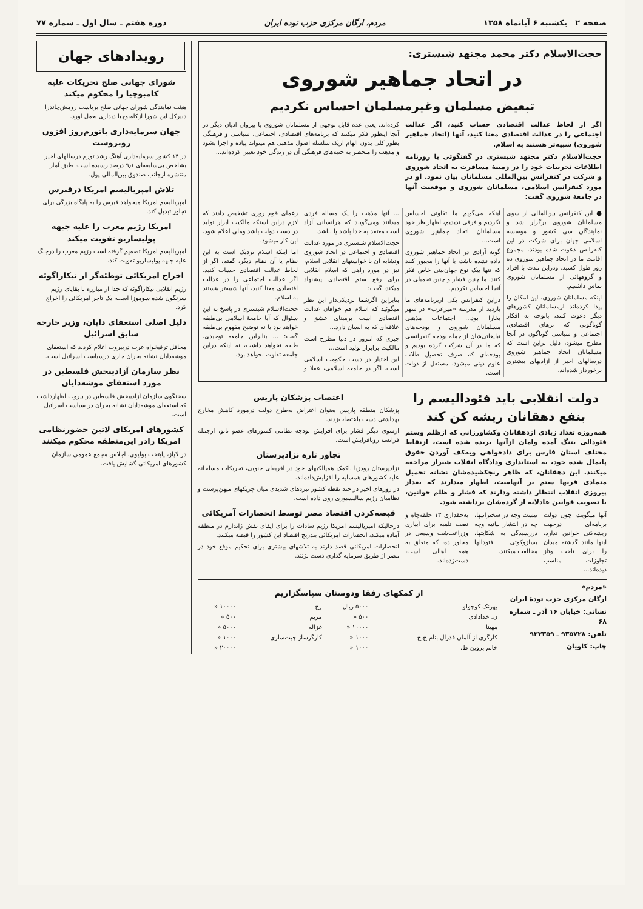صفحه ۲ یکشنبه ۶ آبانماه ۱۳۵۸ مردم، ارگان مرکزی حزب توده ایران دوره هفتم ـ سال اول ـ شماره ۷۷
حجت‌الاسلام دکتر محمد مجتهد شبستری:
در اتحاد جماهیر شوروی
تبعیض مسلمان وغیرمسلمان احساس نکردیم
اگر از لحاظ عدالت اقتصادی حساب کنید، اگر عدالت اجتماعی را در عدالت اقتصادی معنا کنید، آنها (اتحاد جماهیر شوروی) شبیه‌تر هستند به اسلام.
حجت‌الاسلام دکتر مجتهد شبستری در گفتگوئی با روزنامه اطلاعات تجربیات خود را در زمینهٔ مسافرت به اتحاد شوروی و شرکت در کنفرانس بین‌المللی مسلمانان بیان نمود. او در مورد کنفرانس اسلامی، مسلمانان شوروی و موقعیت آنها در جامعهٔ شوروی گفت:
کرده‌اند. یعنی عده قابل توجهی از مسلمانان شوروی یا پیروان ادیان دیگر در آنجا اینطور فکر میکنند که برنامه‌های اقتصادی، اجتماعی، سیاسی و فرهنگی بطور کلی بدون الهام ازیک سلسله اصول مذهبی هم میتواند پیاده و اجرا بشود و مذهب را منحصر به جنبه‌های فرهنگی آن در زندگی خود تعیین کرده‌اند...
● این کنفرانس بین‌المللی از سوی مسلمانان شوروی برگزار شد و نمایندگان سی کشور و موسسه اسلامی جهان برای شرکت در این کنفرانس دعوت شده بودند. مجموع اقامت ما در اتحاد جماهیر شوروی ده روز طول کشید. ودراین مدت با افراد و گروههائی از مسلمانان شوروی تماس داشتیم.
اینکه مسلمانان شوروی، این امکان را پیدا کرده‌اند ازمسلمانان کشورهای دیگر دعوت کنند، باتوجه به افکار گوناگونی که تزهای اقتصادی، اجتماعی و سیاسی گوناگون در آنجا مطرح میشود، دلیل براین است که مسلمانان اتحاد جماهیر شوروی درسالهای اخیر از آزادیهای بیشتری برخوردار شده‌اند.
اینکه می‌گویم ما تفاوتی احساس نکردیم و فرقی ندیدیم، اظهارنظر خود مسلمانان اتحاد جماهیر شوروی است...
گونه آزادی در اتحاد جماهیر شوروی داده نشده باشد، یا آنها را مجبور کنند که تنها بیک نوع جهان‌بینی خاص فکر کنند. ما چنین فشار و چنین تحمیلی در آنجا احساس نکردیم.
دراین کنفرانس یکی ازبرنامه‌های ما بازدید از مدرسه «میرعرب» در شهر بخارا بود... اجتماعات مذهبی مسلمانان شوروی و بودجه‌های تبلیغاتی‌شان از جمله بودجه کنفرانسی که ما در آن شرکت کرده بودیم و بودجه‌ای که صرف تحصیل طلاب علوم دینی میشود، مستقل از دولت است.
... آنها مذهب را یک مساله فردی میدانند ومی‌گویند که هرانسانی آزاد است معتقد به خدا باشد یا نباشد.
حجت‌الاسلام شبستری در مورد عدالت اقتصادی و اجتماعی در اتحاد شوروی وتشابه آن با خواستهای انقلابی اسلام، نیز در مورد راهی که اسلام انقلابی برای رفع ستم اقتصادی پیشنهاد میکند، گفت:
بنابراین اگرشما نزدیکی‌داز این نظر میگوئید که اسلام هم خواهان عدالت اقتصادی است برمبنای عشق و علاقه‌ای که به انسان دارد...
چیزی که امروز در دنیا مطرح است مالکیت برابزار تولید است...
این اختیار در دست حکومت اسلامی است. اگر در جامعه اسلامی، عقلا و زعمای قوم روزی تشخیص دادند که لازم دراین استکه مالکیت ابزار تولید در دست دولت باشد وملی اعلام شود، این کار میشود.
اما اینکه اسلام نزدیک است به این نظام یا آن نظام دیگر، گفتم، اگر از لحاظ عدالت اقتصادی حساب کنید، اگر عدالت اجتماعی را در عدالت اقتصادی معنا کنید، آنها شبیه‌تر هستند به اسلام.
حجت‌الاسلام شبستری در پاسخ به این سئوال که آیا جامعهٔ اسلامی بی‌طبقه خواهد بود یا نه توضیح مفهوم بی‌طبقه گفت: ... بنابراین جامعه توحیدی، طبقه نخواهد داشت، نه اینکه دراین جامعه تفاوت نخواهد بود.
دولت انقلابی باید فئودالیسم را بنفع دهقانان ریشه کن کند
همه‌روزه تعداد زیادی ازدهقانان وکشاورزانی که ازظلم وستم فئودالی بتنگ آمده وامان ازآنها بریده شده است، ازنقاط مختلف استان فارس برای دادخواهی وبه‌کف آوردن حقوق پایمال شده خود، به استانداری ودادگاه انقلاب شیراز مراجعه میکنند. این دهقانان، که ظاهر رنجکشیده‌شان نشانه تحمیل متمادی قرنها ستم بر آنهاست، اظهار میدارند که بعداز پیروزی انقلاب انتظار داشته ودارند که فشار و ظلم خوانین، با تصویب قوانین عادلانه از گرده‌شان برداشته شود.
آنها میگویند، چون دولت برنامه‌ای درجهت ریشه‌کنی خوانین ندارد، اینها مانند گذشته میدان را برای تاخت وتاز تجاوزات مناسب دیده‌اند...
نیست وجه در سخنرانیها، چه در انتشار بیانیه وچه دررسیدگی به شکایتها، بسازوکوئی فئودالها مخالفت میکنند.
به‌حقداری ۱۳ حلقه‌چاه و نصب تلمبه برای آبیاری وزراعت‌شت وسیعی در مجاور ده، که متعلق به همه اهالی است، دست‌زده‌اند.
اعتصاب پزشکان پاریس
پزشکان منطقه پاریس بعنوان اعتراض به‌طرح دولت درمورد کاهش مخارج بهداشتی دست باعتصاب‌زدند.
ازسوی دیگر فشار برای افزایش بودجه نظامی کشورهای عضو ناتو، ازجمله فرانسه روبافزایش است.
تجاوز تازه نژادپرستان
نژادپرستان رودزیا باکمک همپالکیهای خود در افریقای جنوبی، تحریکات مسلحانه علیه کشورهای همسایه را افزایش‌داده‌اند.
در روزهای اخیر در چند نقطه کشور نبردهای شدیدی میان چریکهای میهن‌پرست و نظامیان رژیم سالیسبوری روی داده است.
قبضه‌کردن اقتصاد مصر توسط انحصارات آمریکائی
درحالیکه امپریالیسم امریکا رژیم سادات را برای ایفای نقش ژاندارم در منطقه آماده میکند، انحصارات امریکائی بتدریج اقتصاد این کشور را قبضه میکنند.
انحصارات امریکائی قصد دارند به تلاشهای بیشتری برای تحکیم موقع خود در مصر از طریق سرمایه گذاری دست بزنند.
«مردم»
ارگان مرکزی حزب تودهٔ ایران
نشانی: خیابان ۱۶ آذر ـ شماره ۶۸
تلفن: ۹۳۵۷۲۸ ـ ۹۳۳۳۵۹
چاپ: کاویان
از کمکهای رفقا ودوستان سپاسگزاریم
| بهرنک کوچولو | ۵۰۰۰ ریال | رخ | ۱۰۰۰۰ « |
| ن. خدادادی | ۵۰۰ « | مریم | ۵۰۰ « |
| مهینا | ۱۰۰۰۰ « | غزاله | ۵۰۰۰ « |
| کارگری از آلمان فدرال بنام ح.خ | ۱۰۰۰ « | کارگرساز چیت‌سازی | ۱۰۰۰ « |
| خانم پروین ط. | ۱۰۰۰ « | | ۲۰۰۰۰ « |
رویدادهای جهان
شورای جهانی صلح تحریکات علیه کامبوچیا را محکوم میکند
هیئت نمایندگی شورای جهانی صلح بریاست رومش‌چاندرا دبیرکل این شورا ازکامبوچیا دیداری بعمل آورد.
جهان سرمایه‌داری باتورم‌روز افزون روبروست
در ۱۴ کشور سرمایه‌داری آهنگ رشد تورم درسالهای اخیر بشاخص بی‌سابقه‌ای ۹٫۱ درصد رسیده است، طبق آمار منتشره ازجانب صندوق بین‌المللی پول.
تلاش امپریالیسم امریکا درقبرس
امپریالیسم امریکا میخواهد قبرس را به پایگاه بزرگی برای تجاوز تبدیل کند.
امریکا رژیم مغرب را علیه جبهه پولیساریو تقویت میکند
امپریالیسم امریکا تصمیم گرفته است رژیم مغرب را درجنگ علیه جبهه پولیساریو تقویت کند.
اخراج امریکائی توطئه‌گر از نیکاراگوئه
رژیم انقلابی نیکاراگوئه که جدا از مبارزه با بقایای رژیم سرنگون شده سوموزا است، یک تاجر امریکائی را اخراج کرد.
دلیل اصلی استعفای دایان، وزیر خارجه سابق اسرائیل
محافل ترقیخواه عرب دربیروت اعلام کردند که استعفای موشه‌دایان نشانه بحران جاری درسیاست اسرائیل است.
نظر سازمان آزادیبخش فلسطین در مورد استعفای موشه‌دایان
سخنگوی سازمان آزادیبخش فلسطین در بیروت اظهارداشت که استعفای موشه‌دایان نشانه بحران در سیاست اسرائیل است.
کشورهای امریکای لاتین حضورنظامی امریکا رادر این‌منطقه محکوم میکنند
در لاپاز، پایتخت بولیوی، اجلاس مجمع عمومی سازمان کشورهای امریکائی گشایش یافت.